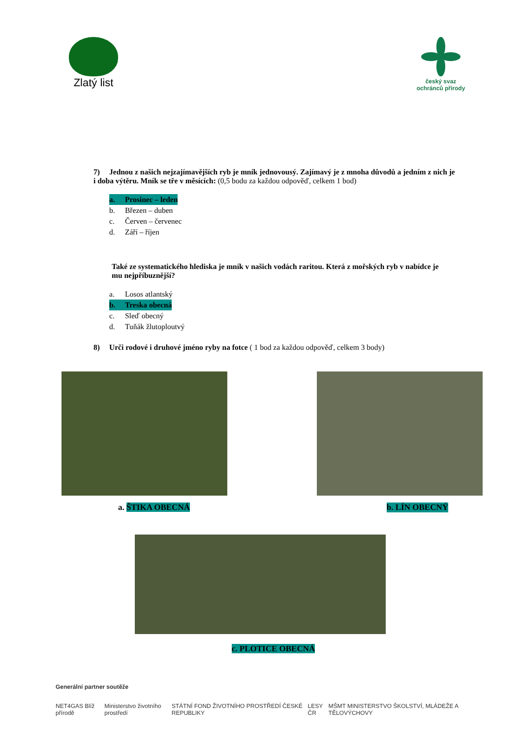Zlatý list
český svaz ochránců přírody
7) Jednou z našich nejzajímavějších ryb je mník jednovousý. Zajímavý je z mnoha důvodů a jedním z nich je i doba výtěru. Mník se tře v měsících: (0,5 bodu za každou odpověď, celkem 1 bod)
a. Prosinec – leden
b. Březen – duben
c. Červen – červenec
d. Září – říjen
Také ze systematického hlediska je mník v našich vodách raritou. Která z mořských ryb v nabídce je mu nejpříbuznější?
a. Losos atlantský
b. Treska obecná
c. Sleď obecný
d. Tuňák žlutoploutvý
8) Urči rodové i druhové jméno ryby na fotce ( 1 bod za každou odpověď, celkem 3 body)
a. ŠTIKA OBECNÁ b. LÍN OBECNÝ
c. PLOTICE OBECNÁ
Generální partner soutěže
NET4GAS Blíž přírodě Ministerstvo životního prostředí STÁTNÍ FOND ŽIVOTNÍHO PROSTŘEDÍ ČESKÉ REPUBLIKY LESY ČR MŠMT MINISTERSTVO ŠKOLSTVÍ, MLÁDEŽE A TĚLOVÝCHOVY